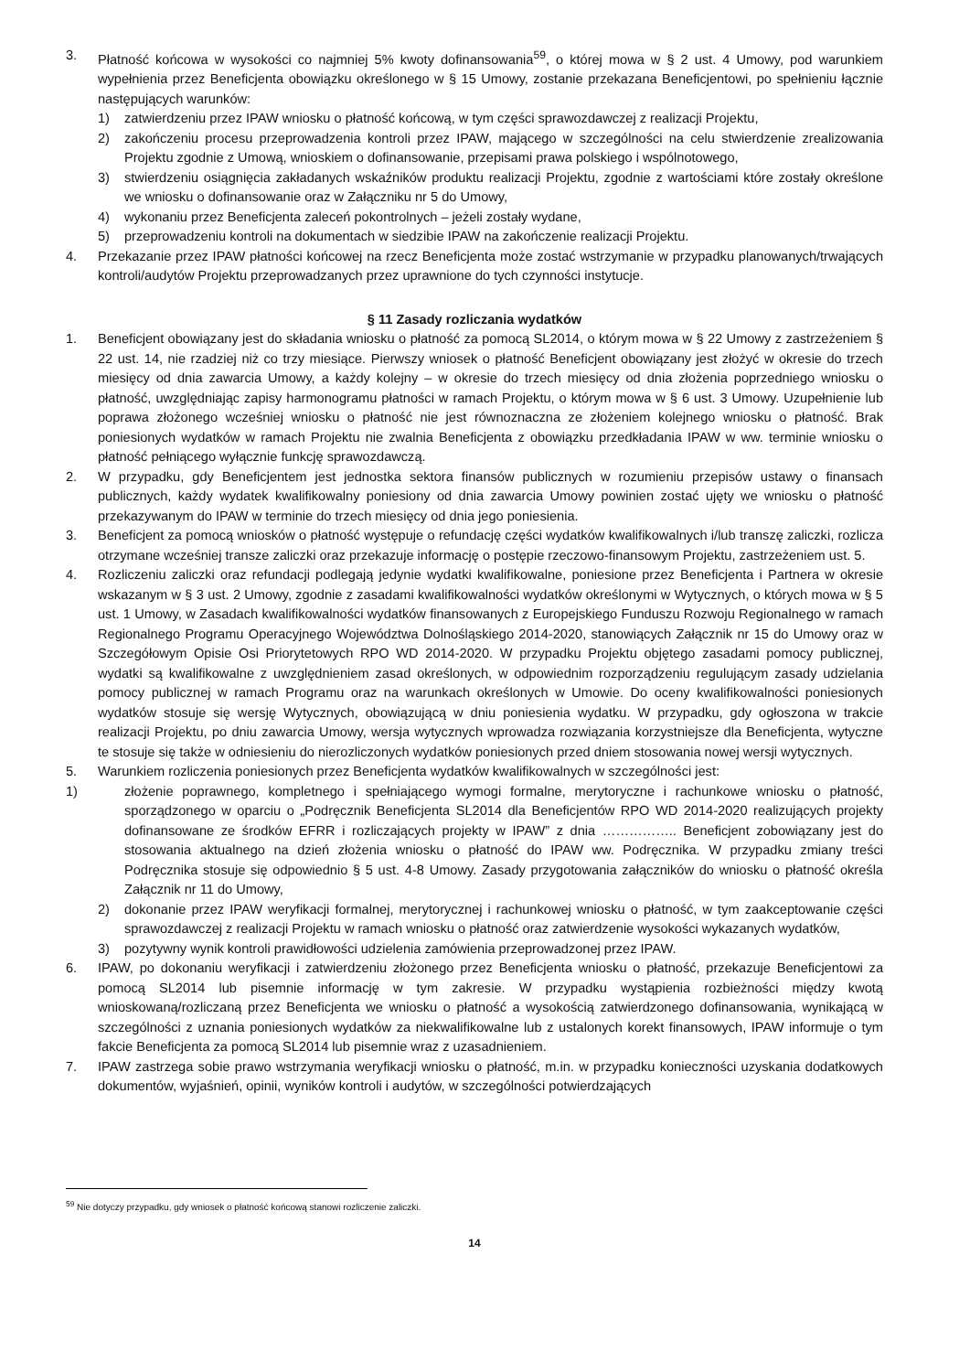3. Płatność końcowa w wysokości co najmniej 5% kwoty dofinansowania<sup>59</sup>, o której mowa w § 2 ust. 4 Umowy, pod warunkiem wypełnienia przez Beneficjenta obowiązku określonego w § 15 Umowy, zostanie przekazana Beneficjentowi, po spełnieniu łącznie następujących warunków:
1) zatwierdzeniu przez IPAW wniosku o płatność końcową, w tym części sprawozdawczej z realizacji Projektu,
2) zakończeniu procesu przeprowadzenia kontroli przez IPAW, mającego w szczególności na celu stwierdzenie zrealizowania Projektu zgodnie z Umową, wnioskiem o dofinansowanie, przepisami prawa polskiego i wspólnotowego,
3) stwierdzeniu osiągnięcia zakładanych wskaźników produktu realizacji Projektu, zgodnie z wartościami które zostały określone we wniosku o dofinansowanie oraz w Załączniku nr 5 do Umowy,
4) wykonaniu przez Beneficjenta zaleceń pokontrolnych – jeżeli zostały wydane,
5) przeprowadzeniu kontroli na dokumentach w siedzibie IPAW na zakończenie realizacji Projektu.
4. Przekazanie przez IPAW płatności końcowej na rzecz Beneficjenta może zostać wstrzymanie w przypadku planowanych/trwających kontroli/audytów Projektu przeprowadzanych przez uprawnione do tych czynności instytucje.
§ 11 Zasady rozliczania wydatków
1. Beneficjent obowiązany jest do składania wniosku o płatność za pomocą SL2014, o którym mowa w § 22 Umowy z zastrzeżeniem § 22 ust. 14, nie rzadziej niż co trzy miesiące. Pierwszy wniosek o płatność Beneficjent obowiązany jest złożyć w okresie do trzech miesięcy od dnia zawarcia Umowy, a każdy kolejny – w okresie do trzech miesięcy od dnia złożenia poprzedniego wniosku o płatność, uwzględniając zapisy harmonogramu płatności w ramach Projektu, o którym mowa w § 6 ust. 3 Umowy. Uzupełnienie lub poprawa złożonego wcześniej wniosku o płatność nie jest równoznaczna ze złożeniem kolejnego wniosku o płatność. Brak poniesionych wydatków w ramach Projektu nie zwalnia Beneficjenta z obowiązku przedkładania IPAW w ww. terminie wniosku o płatność pełniącego wyłącznie funkcję sprawozdawczą.
2. W przypadku, gdy Beneficjentem jest jednostka sektora finansów publicznych w rozumieniu przepisów ustawy o finansach publicznych, każdy wydatek kwalifikowalny poniesiony od dnia zawarcia Umowy powinien zostać ujęty we wniosku o płatność przekazywanym do IPAW w terminie do trzech miesięcy od dnia jego poniesienia.
3. Beneficjent za pomocą wniosków o płatność występuje o refundację części wydatków kwalifikowalnych i/lub transzę zaliczki, rozlicza otrzymane wcześniej transze zaliczki oraz przekazuje informację o postępie rzeczowo-finansowym Projektu, zastrzeżeniem ust. 5.
4. Rozliczeniu zaliczki oraz refundacji podlegają jedynie wydatki kwalifikowalne, poniesione przez Beneficjenta i Partnera w okresie wskazanym w § 3 ust. 2 Umowy, zgodnie z zasadami kwalifikowalności wydatków określonymi w Wytycznych, o których mowa w § 5 ust. 1 Umowy, w Zasadach kwalifikowalności wydatków finansowanych z Europejskiego Funduszu Rozwoju Regionalnego w ramach Regionalnego Programu Operacyjnego Województwa Dolnośląskiego 2014-2020, stanowiących Załącznik nr 15 do Umowy oraz w Szczegółowym Opisie Osi Priorytetowych RPO WD 2014-2020. W przypadku Projektu objętego zasadami pomocy publicznej, wydatki są kwalifikowalne z uwzględnieniem zasad określonych, w odpowiednim rozporządzeniu regulującym zasady udzielania pomocy publicznej w ramach Programu oraz na warunkach określonych w Umowie. Do oceny kwalifikowalności poniesionych wydatków stosuje się wersję Wytycznych, obowiązującą w dniu poniesienia wydatku. W przypadku, gdy ogłoszona w trakcie realizacji Projektu, po dniu zawarcia Umowy, wersja wytycznych wprowadza rozwiązania korzystniejsze dla Beneficjenta, wytyczne te stosuje się także w odniesieniu do nierozliczonych wydatków poniesionych przed dniem stosowania nowej wersji wytycznych.
5. Warunkiem rozliczenia poniesionych przez Beneficjenta wydatków kwalifikowalnych w szczególności jest:
1) złożenie poprawnego, kompletnego i spełniającego wymogi formalne, merytoryczne i rachunkowe wniosku o płatność, sporządzonego w oparciu o „Podręcznik Beneficjenta SL2014 dla Beneficjentów RPO WD 2014-2020 realizujących projekty dofinansowane ze środków EFRR i rozliczających projekty w IPAW” z dnia …………….. Beneficjent zobowiązany jest do stosowania aktualnego na dzień złożenia wniosku o płatność do IPAW ww. Podręcznika. W przypadku zmiany treści Podręcznika stosuje się odpowiednio § 5 ust. 4-8 Umowy. Zasady przygotowania załączników do wniosku o płatność określa Załącznik nr 11 do Umowy,
2) dokonanie przez IPAW weryfikacji formalnej, merytorycznej i rachunkowej wniosku o płatność, w tym zaakceptowanie części sprawozdawczej z realizacji Projektu w ramach wniosku o płatność oraz zatwierdzenie wysokości wykazanych wydatków,
3) pozytywny wynik kontroli prawidłowości udzielenia zamówienia przeprowadzonej przez IPAW.
6. IPAW, po dokonaniu weryfikacji i zatwierdzeniu złożonego przez Beneficjenta wniosku o płatność, przekazuje Beneficjentowi za pomocą SL2014 lub pisemnie informację w tym zakresie. W przypadku wystąpienia rozbieżności między kwotą wnioskowaną/rozliczaną przez Beneficjenta we wniosku o płatność a wysokością zatwierdzonego dofinansowania, wynikającą w szczególności z uznania poniesionych wydatków za niekwalifikowalne lub z ustalonych korekt finansowych, IPAW informuje o tym fakcie Beneficjenta za pomocą SL2014 lub pisemnie wraz z uzasadnieniem.
7. IPAW zastrzega sobie prawo wstrzymania weryfikacji wniosku o płatność, m.in. w przypadku konieczności uzyskania dodatkowych dokumentów, wyjaśnień, opinii, wyników kontroli i audytów, w szczególności potwierdzających
<sup>59</sup> Nie dotyczy przypadku, gdy wniosek o płatność końcową stanowi rozliczenie zaliczki.
14